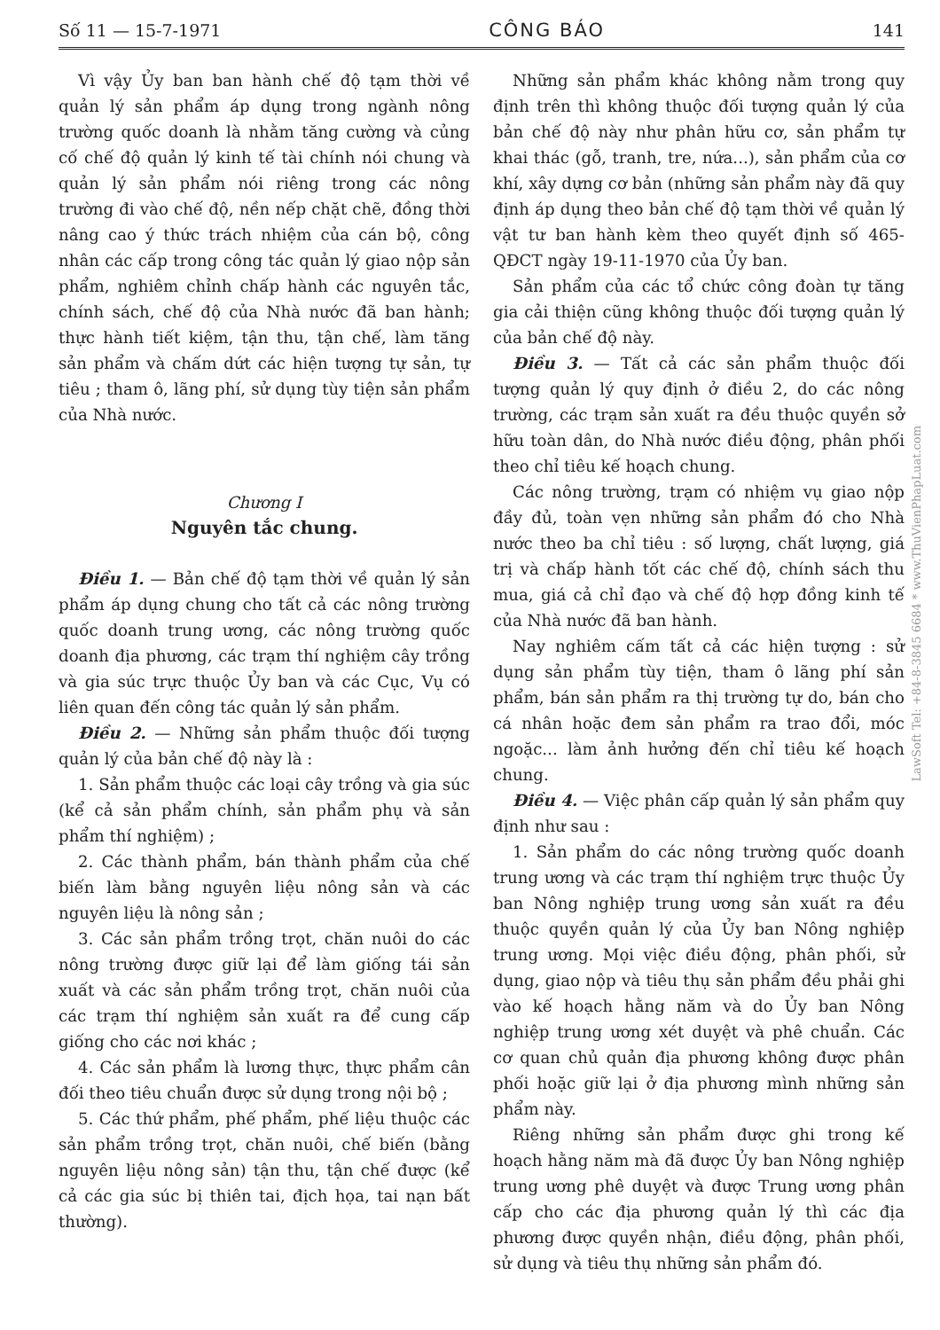Số 11 — 15-7-1971 CÔNG BÁO 141
Vì vậy Ủy ban ban hành chế độ tạm thời về quản lý sản phẩm áp dụng trong ngành nông trường quốc doanh là nhằm tăng cường và củng cố chế độ quản lý kinh tế tài chính nói chung và quản lý sản phẩm nói riêng trong các nông trường đi vào chế độ, nền nếp chặt chẽ, đồng thời nâng cao ý thức trách nhiệm của cán bộ, công nhân các cấp trong công tác quản lý giao nộp sản phẩm, nghiêm chỉnh chấp hành các nguyên tắc, chính sách, chế độ của Nhà nước đã ban hành; thực hành tiết kiệm, tận thu, tận chế, làm tăng sản phẩm và chấm dứt các hiện tượng tự sản, tự tiêu ; tham ô, lãng phí, sử dụng tùy tiện sản phẩm của Nhà nước.
Chương I
Nguyên tắc chung.
Điều 1. — Bản chế độ tạm thời về quản lý sản phẩm áp dụng chung cho tất cả các nông trường quốc doanh trung ương, các nông trường quốc doanh địa phương, các trạm thí nghiệm cây trồng và gia súc trực thuộc Ủy ban và các Cục, Vụ có liên quan đến công tác quản lý sản phẩm.
Điều 2. — Những sản phẩm thuộc đối tượng quản lý của bản chế độ này là :
1. Sản phẩm thuộc các loại cây trồng và gia súc (kể cả sản phẩm chính, sản phẩm phụ và sản phẩm thí nghiệm) ;
2. Các thành phẩm, bán thành phẩm của chế biến làm bằng nguyên liệu nông sản và các nguyên liệu là nông sản ;
3. Các sản phẩm trồng trọt, chăn nuôi do các nông trường được giữ lại để làm giống tái sản xuất và các sản phẩm trồng trọt, chăn nuôi của các trạm thí nghiệm sản xuất ra để cung cấp giống cho các nơi khác ;
4. Các sản phẩm là lương thực, thực phẩm cân đối theo tiêu chuẩn được sử dụng trong nội bộ ;
5. Các thứ phẩm, phế phẩm, phế liệu thuộc các sản phẩm trồng trọt, chăn nuôi, chế biến (bằng nguyên liệu nông sản) tận thu, tận chế được (kể cả các gia súc bị thiên tai, địch họa, tai nạn bất thường).
Những sản phẩm khác không nằm trong quy định trên thì không thuộc đối tượng quản lý của bản chế độ này như phân hữu cơ, sản phẩm tự khai thác (gỗ, tranh, tre, nứa...), sản phẩm của cơ khí, xây dựng cơ bản (những sản phẩm này đã quy định áp dụng theo bản chế độ tạm thời về quản lý vật tư ban hành kèm theo quyết định số 465-QĐCT ngày 19-11-1970 của Ủy ban.
Sản phẩm của các tổ chức công đoàn tự tăng gia cải thiện cũng không thuộc đối tượng quản lý của bản chế độ này.
Điều 3. — Tất cả các sản phẩm thuộc đối tượng quản lý quy định ở điều 2, do các nông trường, các trạm sản xuất ra đều thuộc quyền sở hữu toàn dân, do Nhà nước điều động, phân phối theo chỉ tiêu kế hoạch chung.
Các nông trường, trạm có nhiệm vụ giao nộp đầy đủ, toàn vẹn những sản phẩm đó cho Nhà nước theo ba chỉ tiêu : số lượng, chất lượng, giá trị và chấp hành tốt các chế độ, chính sách thu mua, giá cả chỉ đạo và chế độ hợp đồng kinh tế của Nhà nước đã ban hành.
Nay nghiêm cấm tất cả các hiện tượng : sử dụng sản phẩm tùy tiện, tham ô lãng phí sản phẩm, bán sản phẩm ra thị trường tự do, bán cho cá nhân hoặc đem sản phẩm ra trao đổi, móc ngoặc... làm ảnh hưởng đến chỉ tiêu kế hoạch chung.
Điều 4. — Việc phân cấp quản lý sản phẩm quy định như sau :
1. Sản phẩm do các nông trường quốc doanh trung ương và các trạm thí nghiệm trực thuộc Ủy ban Nông nghiệp trung ương sản xuất ra đều thuộc quyền quản lý của Ủy ban Nông nghiệp trung ương. Mọi việc điều động, phân phối, sử dụng, giao nộp và tiêu thụ sản phẩm đều phải ghi vào kế hoạch hằng năm và do Ủy ban Nông nghiệp trung ương xét duyệt và phê chuẩn. Các cơ quan chủ quản địa phương không được phân phối hoặc giữ lại ở địa phương mình những sản phẩm này.
Riêng những sản phẩm được ghi trong kế hoạch hằng năm mà đã được Ủy ban Nông nghiệp trung ương phê duyệt và được Trung ương phân cấp cho các địa phương quản lý thì các địa phương được quyền nhận, điều động, phân phối, sử dụng và tiêu thụ những sản phẩm đó.
LawSoft Tel: +84-8-3845 6684 * www.ThuVienPhapLuat.com